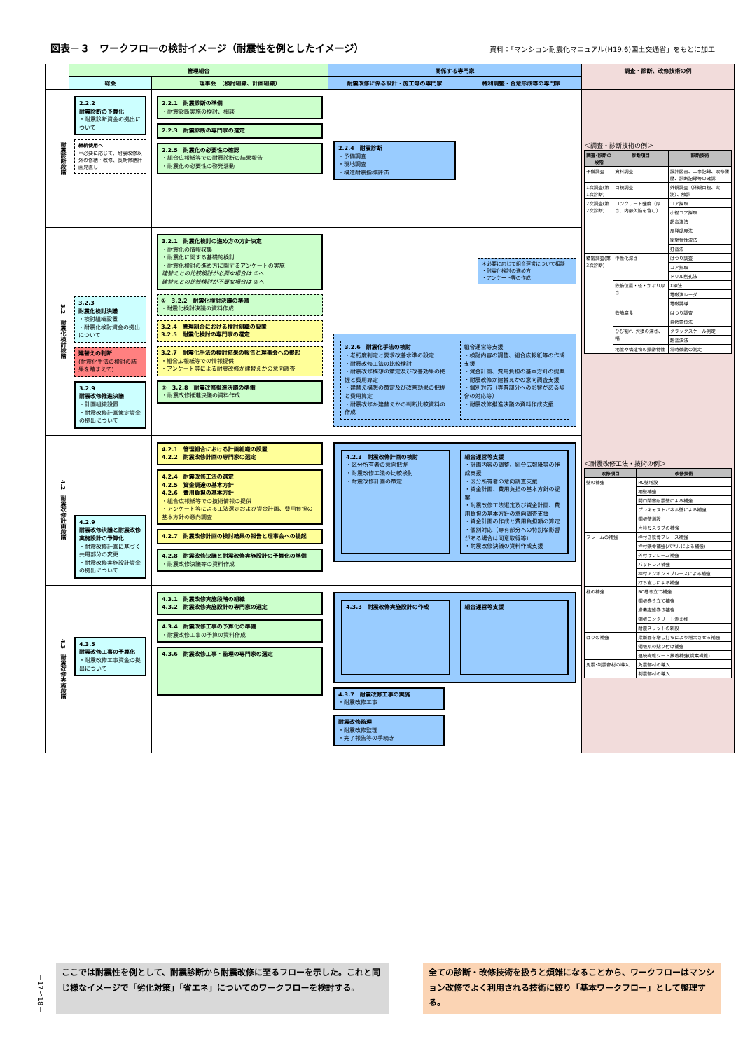図表－３　ワークフローの検討イメージ（耐震性を例としたイメージ）
資料：「マンション耐震化マニュアル(H19.6)国土交通省」をもとに加工
| | 管理組合 | | 関係する専門家 | | 調査・診断、改修技術の例 |
| --- | --- | --- | --- | --- | --- |
| | 総会 | 理事会 （検討組織、計画組織） | 耐震改修に係る設計・施工等の専門家 | 権利調整・合意形成等の専門家 | |
| 耐震診断段階 | 2.2.2 耐震診断の予算化 ・耐震診断資金の拠出について 継続使用へ ＊必要に応じて、耐震改修以外の修繕・改修、長期修繕計画見直し | 2.2.1 耐震診断の準備 ・耐震診断実施の検討、相談 2.2.3 耐震診断の専門家の選定 2.2.5 耐震化の必要性の確認 ・組合広報紙等での耐震診断の結果報告 ・耐震化の必要性の啓発活動 | 2.2.4 耐震診断 ・予備調査 ・現地調査 ・構造耐震指標評価 | | ＜調査・診断技術の例＞ / 調査･診断の段階 / 診断項目 / 診断技術 / / --- / --- / --- / / 予備調査 / 資料調査 / 設計図書、工事記録、改修履歴、診断記録等の確認 / / 1次調査(第1次診断) / 目視調査 / 外観調査（外観目視、実測）、触診 / / 2次調査(第2次診断) / コンクリート強度（厚さ、内部欠陥を含む） / コア採取 / / / / 小径コア採取 / / / / 超音波法 / / / / 反発硬度法 / / / / 衝撃弾性波法 / / / / 打音法 / / 精密調査(第3次診断) / 中性化深さ / はつり調査 / / / / コア採取 / / / / ドリル削孔法 / / / 鉄筋位置・径・かぶり厚さ / X線法 / / / / 電磁波レーダ / / / / 電磁誘導 / / / 鉄筋腐食 / はつり調査 / / / / 自然電位法 / / / ひび割れ･欠損の深さ、幅 / クラックスケール測定 / / / / 超音波法 / / / 地盤や構造物の振動特性 / 常時微動の測定 / ＜耐震改修工法・技術の例＞ / 改修項目 / 改修技術 / / --- / --- / / 壁の補強 / RC壁増設 / / / 袖壁補強 / / / 開口閉塞耐震壁による補強 / / / プレキャストパネル壁による補強 / / / 鋼板壁増設 / / / 片持ちスラブの補強 / / フレームの補強 / 枠付き鉄骨ブレース補強 / / / 枠付鉄骨補強(パネルによる補強) / / / 外付けフレーム補強 / / / バットレス補強 / / / 枠付アンボンドブレースによる補強 / / / 打ち直しによる補強 / / 柱の補強 / RC巻き立て補強 / / / 鋼板巻き立て補強 / / / 炭素繊維巻き補強 / / / 鋼板コンクリート添え柱 / / / 耐震スリットの新設 / / はりの補強 / 梁断面を増し打ちにより増大させる補強 / / / 鋼板系の貼り付け補強 / / / 連続繊維シート接着補強(炭素繊維) / / 免震･制震部材の導入 / 免震部材の導入 / / / 制震部材の導入 / |
| 3.2 耐震化検討段階 | 3.2.3 耐震化検討決議 ・検討組織設置 ・耐震化検討資金の拠出について 建替えの判断 (耐震化手法の検討の結果を踏まえて) 3.2.9 耐震改修推進決議 ・計画組織設置 ・耐震改修計画策定資金の拠出について | 3.2.1 耐震化検討の進め方の方針決定 ・耐震化の情報収集 ・耐震化に関する基礎的検討 ・耐震化検討の進め方に関するアンケートの実施 建替えとの比較検討が必要な場合は ①へ 建替えとの比較検討が不要な場合は ②へ ① 3.2.2 耐震化検討決議の準備 ・耐震化検討決議の資料作成 3.2.4 管理組合における検討組織の設置 3.2.5 耐震化検討の専門家の選定 3.2.7 耐震化手法の検討結果の報告と理事会への提起 ・組合広報紙等での情報提供 ・アンケート等による耐震改修か建替えかの意向調査 ② 3.2.8 耐震改修推進決議の準備 ・耐震改修推進決議の資料作成 | ＊必要に応じて組合運営について相談 ・耐震化検討の進め方 ・アンケート等の作成 3.2.6 耐震化手法の検討 ・老朽度判定と要求改善水準の設定 ・耐震改修工法の比較検討 ・耐震改修構想の策定及び改善効果の把握と費用算定 ・建替え構想の策定及び改善効果の把握と費用算定 ・耐震改修か建替えかの判断比較資料の作成 組合運営等支援 ・検討内容の調整、組合広報紙等の作成支援 ・資金計画、費用負担の基本方針の提案 ・耐震改修か建替えかの意向調査支援 ・個別対応（専有部分への影響がある場合の対応等） ・耐震改修推進決議の資料作成支援 | | |
| 4.2 耐震改修計画段階 | 4.2.9 耐震改修決議と耐震改修実施設計の予算化 ・耐震改修計画に基づく共用部分の変更 ・耐震改修実施設計資金の拠出について | 4.2.1 管理組合における計画組織の設置 4.2.2 耐震改修計画の専門家の選定 4.2.4 耐震改修工法の選定 4.2.5 資金調達の基本方針 4.2.6 費用負担の基本方針 ・組合広報紙等での技術情報の提供 ・アンケート等による工法選定および資金計画、費用負担の基本方針の意向調査 4.2.7 耐震改修計画の検討結果の報告と理事会への提起 4.2.8 耐震改修決議と耐震改修実施設計の予算化の準備 ・耐震改修決議等の資料作成 | 4.2.3 耐震改修計画の検討 ・区分所有者の意向把握 ・耐震改修工法の比較検討 ・耐震改修計画の策定 組合運営等支援 ・計画内容の調整、組合広報紙等の作成支援 ・区分所有者の意向調査支援 ・資金計画、費用負担の基本方針の提案 ・耐震改修工法選定及び資金計画、費用負担の基本方針の意向調査支援 ・資金計画の作成と費用負担額の算定 ・個別対応（専有部分への特別な影響がある場合は同意取得等） ・耐震改修決議の資料作成支援 | | |
| 4.3 耐震改修実施段階 | 4.3.5 耐震改修工事の予算化 ・耐震改修工事資金の拠出について | 4.3.1 耐震改修実施段階の組織 4.3.2 耐震改修実施設計の専門家の選定 4.3.4 耐震改修工事の予算化の準備 ・耐震改修工事の予算の資料作成 4.3.6 耐震改修工事・監理の専門家の選定 | 4.3.3 耐震改修実施設計の作成 組合運営等支援 4.3.7 耐震改修工事の実施 ・耐震改修工事 耐震改修監理 ・耐震改修監理 ・完了報告等の手続き | | |
－17～18－
ここでは耐震性を例として、耐震診断から耐震改修に至るフローを示した。これと同じ様なイメージで「劣化対策」「省エネ」についてのワークフローを検討する。
全ての診断・改修技術を扱うと煩雑になることから、ワークフローはマンション改修でよく利用される技術に絞り「基本ワークフロー」として整理する。